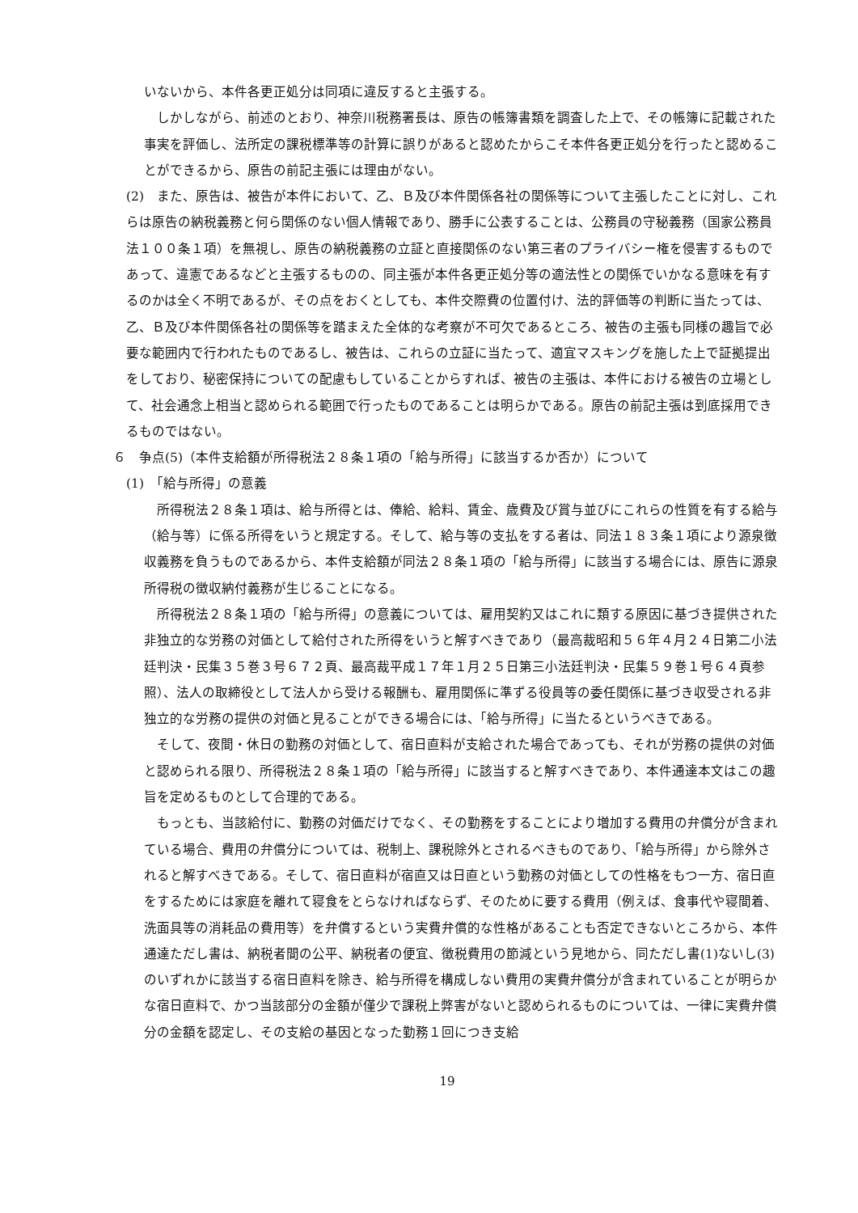いないから、本件各更正処分は同項に違反すると主張する。
しかしながら、前述のとおり、神奈川税務署長は、原告の帳簿書類を調査した上で、その帳簿に記載された事実を評価し、法所定の課税標準等の計算に誤りがあると認めたからこそ本件各更正処分を行ったと認めることができるから、原告の前記主張には理由がない。
(2)　また、原告は、被告が本件において、乙、Ｂ及び本件関係各社の関係等について主張したことに対し、これらは原告の納税義務と何ら関係のない個人情報であり、勝手に公表することは、公務員の守秘義務（国家公務員法１００条１項）を無視し、原告の納税義務の立証と直接関係のない第三者のプライバシー権を侵害するものであって、違憲であるなどと主張するものの、同主張が本件各更正処分等の適法性との関係でいかなる意味を有するのかは全く不明であるが、その点をおくとしても、本件交際費の位置付け、法的評価等の判断に当たっては、乙、Ｂ及び本件関係各社の関係等を踏まえた全体的な考察が不可欠であるところ、被告の主張も同様の趣旨で必要な範囲内で行われたものであるし、被告は、これらの立証に当たって、適宜マスキングを施した上で証拠提出をしており、秘密保持についての配慮もしていることからすれば、被告の主張は、本件における被告の立場として、社会通念上相当と認められる範囲で行ったものであることは明らかである。原告の前記主張は到底採用できるものではない。
６　争点(5)（本件支給額が所得税法２８条１項の「給与所得」に該当するか否か）について
(1)　「給与所得」の意義
所得税法２８条１項は、給与所得とは、俸給、給料、賃金、歳費及び賞与並びにこれらの性質を有する給与（給与等）に係る所得をいうと規定する。そして、給与等の支払をする者は、同法１８３条１項により源泉徴収義務を負うものであるから、本件支給額が同法２８条１項の「給与所得」に該当する場合には、原告に源泉所得税の徴収納付義務が生じることになる。
所得税法２８条１項の「給与所得」の意義については、雇用契約又はこれに類する原因に基づき提供された非独立的な労務の対価として給付された所得をいうと解すべきであり（最高裁昭和５６年４月２４日第二小法廷判決・民集３５巻３号６７２頁、最高裁平成１７年１月２５日第三小法廷判決・民集５９巻１号６４頁参照）、法人の取締役として法人から受ける報酬も、雇用関係に準ずる役員等の委任関係に基づき収受される非独立的な労務の提供の対価と見ることができる場合には、「給与所得」に当たるというべきである。
そして、夜間・休日の勤務の対価として、宿日直料が支給された場合であっても、それが労務の提供の対価と認められる限り、所得税法２８条１項の「給与所得」に該当すると解すべきであり、本件通達本文はこの趣旨を定めるものとして合理的である。
もっとも、当該給付に、勤務の対価だけでなく、その勤務をすることにより増加する費用の弁償分が含まれている場合、費用の弁償分については、税制上、課税除外とされるべきものであり、「給与所得」から除外されると解すべきである。そして、宿日直料が宿直又は日直という勤務の対価としての性格をもつ一方、宿日直をするためには家庭を離れて寝食をとらなければならず、そのために要する費用（例えば、食事代や寝間着、洗面具等の消耗品の費用等）を弁償するという実費弁償的な性格があることも否定できないところから、本件通達ただし書は、納税者間の公平、納税者の便宜、徴税費用の節減という見地から、同ただし書(1)ないし(3)のいずれかに該当する宿日直料を除き、給与所得を構成しない費用の実費弁償分が含まれていることが明らかな宿日直料で、かつ当該部分の金額が僅少で課税上弊害がないと認められるものについては、一律に実費弁償分の金額を認定し、その支給の基因となった勤務１回につき支給
19